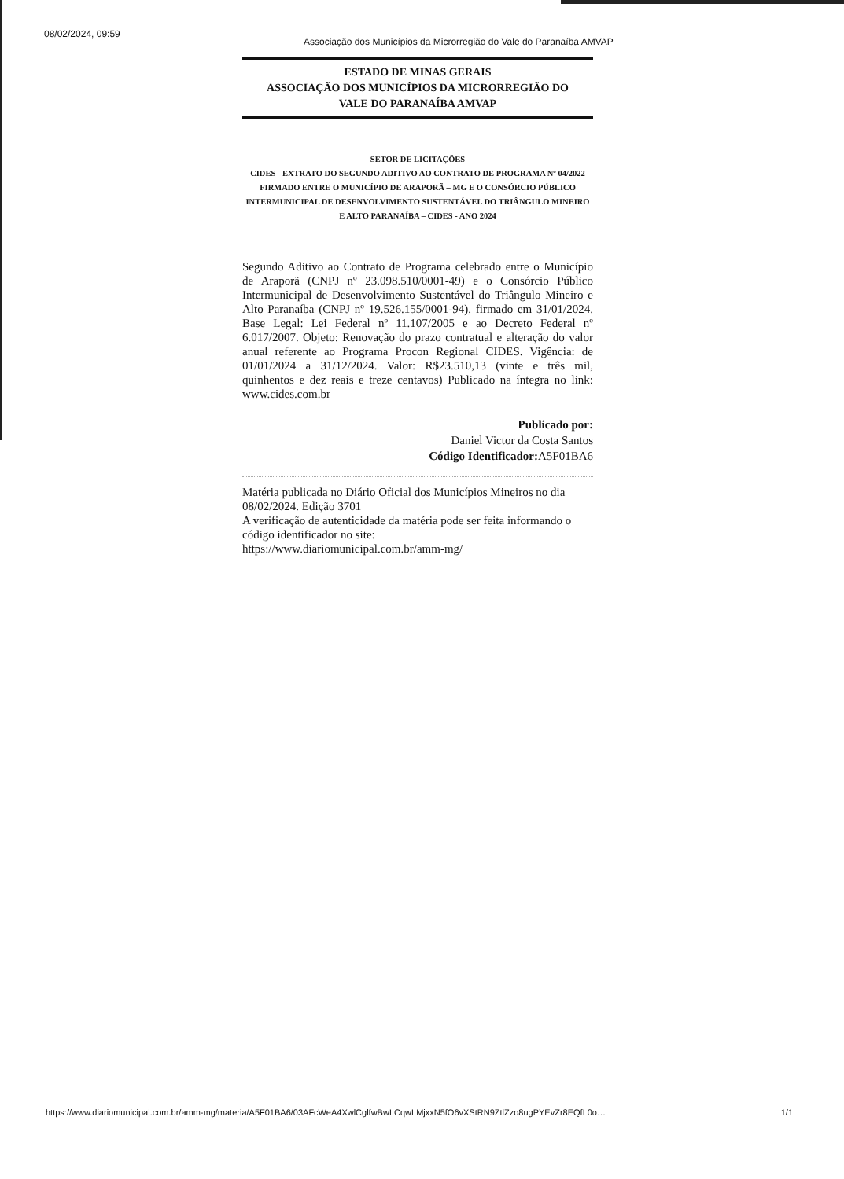08/02/2024, 09:59
Associação dos Municípios da Microrregião do Vale do Paranaíba AMVAP
ESTADO DE MINAS GERAIS
ASSOCIAÇÃO DOS MUNICÍPIOS DA MICRORREGIÃO DO
VALE DO PARANAÍBA AMVAP
SETOR DE LICITAÇÕES
CIDES - EXTRATO DO SEGUNDO ADITIVO AO CONTRATO DE PROGRAMA Nº 04/2022 FIRMADO ENTRE O MUNICÍPIO DE ARAPORÃ – MG E O CONSÓRCIO PÚBLICO INTERMUNICIPAL DE DESENVOLVIMENTO SUSTENTÁVEL DO TRIÂNGULO MINEIRO E ALTO PARANAÍBA – CIDES - ANO 2024
Segundo Aditivo ao Contrato de Programa celebrado entre o Município de Araporã (CNPJ nº 23.098.510/0001-49) e o Consórcio Público Intermunicipal de Desenvolvimento Sustentável do Triângulo Mineiro e Alto Paranaíba (CNPJ nº 19.526.155/0001-94), firmado em 31/01/2024. Base Legal: Lei Federal nº 11.107/2005 e ao Decreto Federal nº 6.017/2007. Objeto: Renovação do prazo contratual e alteração do valor anual referente ao Programa Procon Regional CIDES. Vigência: de 01/01/2024 a 31/12/2024. Valor: R$23.510,13 (vinte e três mil, quinhentos e dez reais e treze centavos) Publicado na íntegra no link: www.cides.com.br
Publicado por:
Daniel Victor da Costa Santos
Código Identificador: A5F01BA6
Matéria publicada no Diário Oficial dos Municípios Mineiros no dia 08/02/2024. Edição 3701
A verificação de autenticidade da matéria pode ser feita informando o código identificador no site:
https://www.diariomunicipal.com.br/amm-mg/
https://www.diariomunicipal.com.br/amm-mg/materia/A5F01BA6/03AFcWeA4XwlCglfwBwLCqwLMjxxN5fO6vXStRN9ZtlZzo8ugPYEvZr8EQfL0o… 1/1